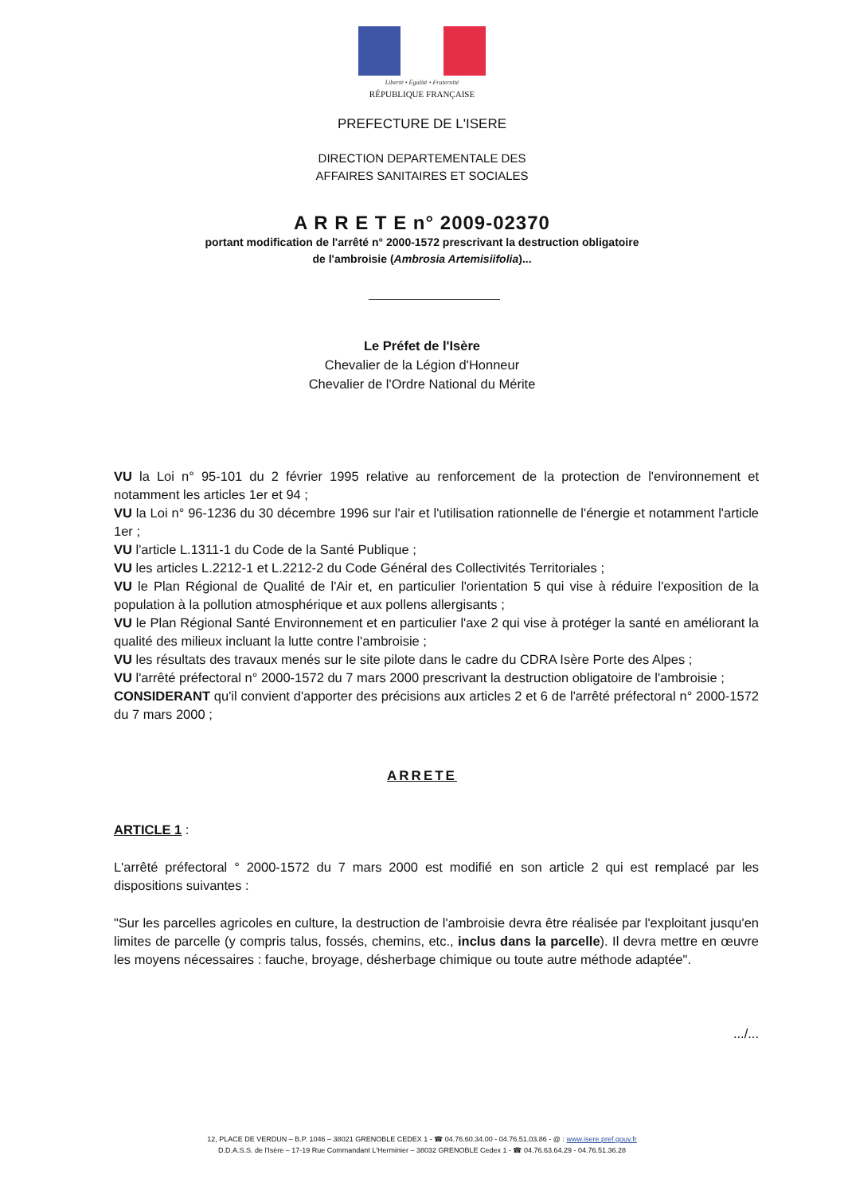Liberté • Égalité • Fraternité
RÉPUBLIQUE FRANÇAISE
PREFECTURE DE L'ISERE
DIRECTION DEPARTEMENTALE DES
AFFAIRES SANITAIRES ET SOCIALES
A R R E T E n° 2009-02370
portant modification de l'arrêté n° 2000-1572 prescrivant la destruction obligatoire
de l'ambroisie (Ambrosia Artemisiifolia)...
Le Préfet de l'Isère
Chevalier de la Légion d'Honneur
Chevalier de l'Ordre National du Mérite
VU la Loi n° 95-101 du 2 février 1995 relative au renforcement de la protection de l'environnement et notamment les articles 1er et 94 ;
VU la Loi n° 96-1236 du 30 décembre 1996 sur l'air et l'utilisation rationnelle de l'énergie et notamment l'article 1er ;
VU l'article L.1311-1 du Code de la Santé Publique ;
VU les articles L.2212-1 et L.2212-2 du Code Général des Collectivités Territoriales ;
VU le Plan Régional de Qualité de l'Air et, en particulier l'orientation 5 qui vise à réduire l'exposition de la population à la pollution atmosphérique et aux pollens allergisants ;
VU le Plan Régional Santé Environnement et en particulier l'axe 2 qui vise à protéger la santé en améliorant la qualité des milieux incluant la lutte contre l'ambroisie ;
VU les résultats des travaux menés sur le site pilote dans le cadre du CDRA Isère Porte des Alpes ;
VU l'arrêté préfectoral n° 2000-1572 du 7 mars 2000 prescrivant la destruction obligatoire de l'ambroisie ;
CONSIDERANT qu'il convient d'apporter des précisions aux articles 2 et 6 de l'arrêté préfectoral n° 2000-1572 du 7 mars 2000 ;
ARRETE
ARTICLE 1 :
L'arrêté préfectoral ° 2000-1572 du 7 mars 2000 est modifié en son article 2 qui est remplacé par les dispositions suivantes :
"Sur les parcelles agricoles en culture, la destruction de l'ambroisie devra être réalisée par l'exploitant jusqu'en limites de parcelle (y compris talus, fossés, chemins, etc., inclus dans la parcelle). Il devra mettre en œuvre les moyens nécessaires : fauche, broyage, désherbage chimique ou toute autre méthode adaptée".
.../...
12, PLACE DE VERDUN – B.P. 1046 – 38021 GRENOBLE CEDEX 1 - ☎ 04.76.60.34.00 - 04.76.51.03.86 - @ : www.isere.pref.gouv.fr
D.D.A.S.S. de l'Isère – 17-19 Rue Commandant L'Herminier – 38032 GRENOBLE Cedex 1 - ☎ 04.76.63.64.29 - 04.76.51.36.28